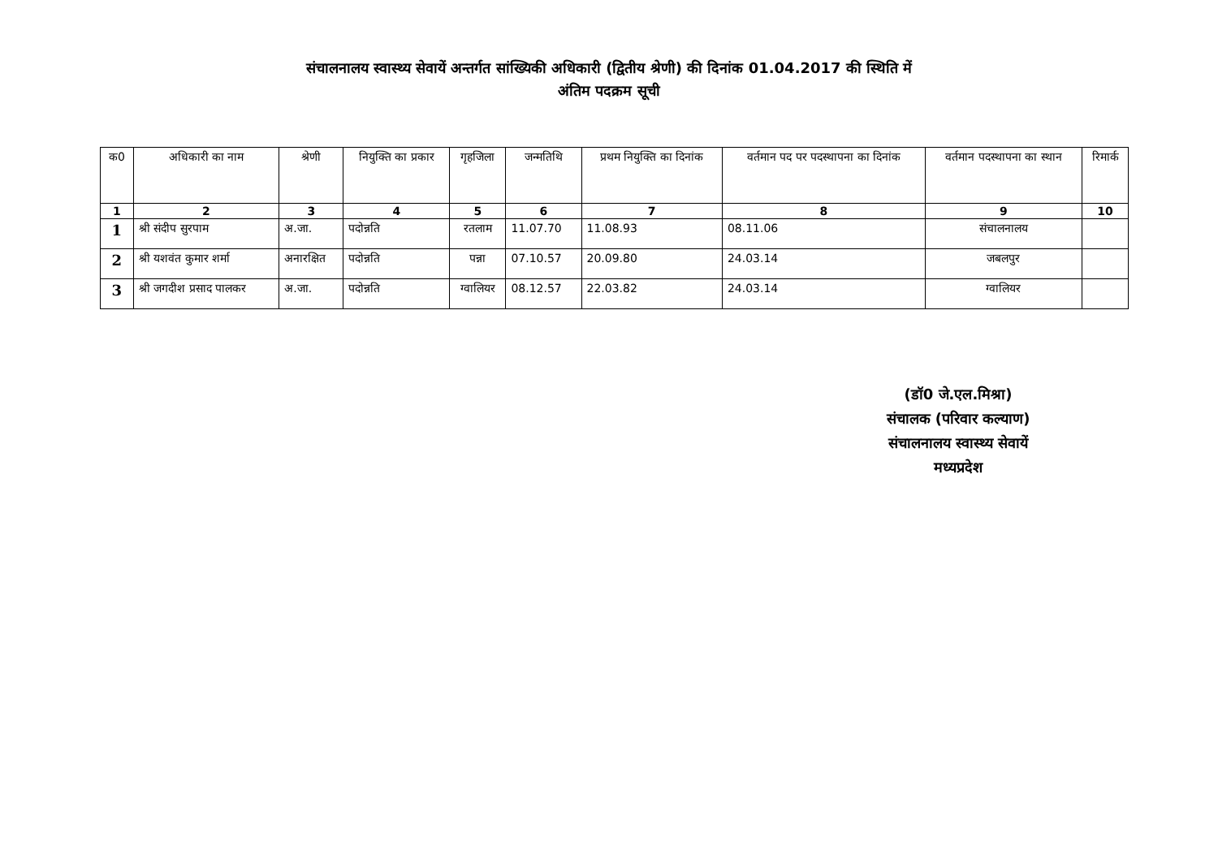संचालनालय स्वास्थ्य सेवायें अन्तर्गत सांख्यिकी अधिकारी (द्वितीय श्रेणी) की दिनांक 01.04.2017 की स्थिति में
अंतिम पदक्रम सूची
| क0 | अधिकारी का नाम | श्रेणी | नियुक्ति का प्रकार | गृहजिला | जन्मतिथि | प्रथम नियुक्ति का दिनांक | वर्तमान पद पर पदस्थापना का दिनांक | वर्तमान पदस्थापना का स्थान | रिमार्क |
| --- | --- | --- | --- | --- | --- | --- | --- | --- | --- |
| 1 | 2 | 3 | 4 | 5 | 6 | 7 | 8 | 9 | 10 |
| 1 | श्री संदीप सुरपाम | अ.जा. | पदोन्नति | रतलाम | 11.07.70 | 11.08.93 | 08.11.06 | संचालनालय | |
| 2 | श्री यशवंत कुमार शर्मा | अनारक्षित | पदोन्नति | पन्ना | 07.10.57 | 20.09.80 | 24.03.14 | जबलपुर | |
| 3 | श्री जगदीश प्रसाद पालकर | अ.जा. | पदोन्नति | ग्वालियर | 08.12.57 | 22.03.82 | 24.03.14 | ग्वालियर | |
(डॉ0 जे.एल.मिश्रा)
संचालक (परिवार कल्याण)
संचालनालय स्वास्थ्य सेवायें
मध्यप्रदेश